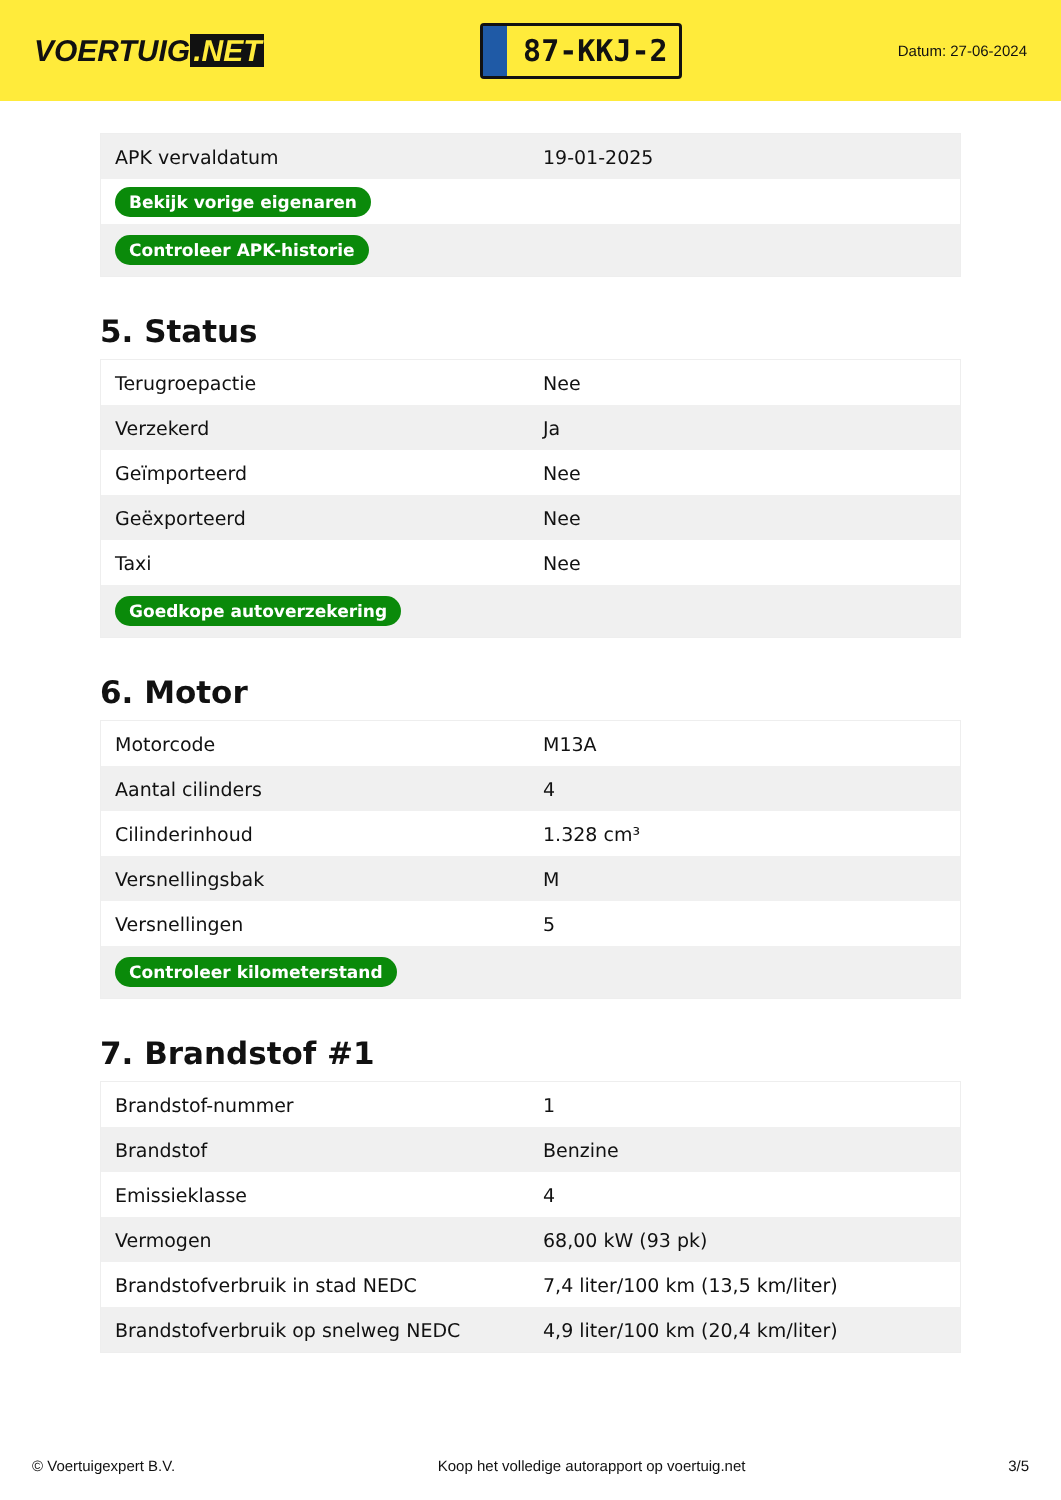VOERTUIG.NET
87-KKJ-2
Datum: 27-06-2024
| APK vervaldatum | 19-01-2025 |
| Bekijk vorige eigenaren | |
| Controleer APK-historie | |
5. Status
| Terugroepactie | Nee |
| Verzekerd | Ja |
| Geïmporteerd | Nee |
| Geëxporteerd | Nee |
| Taxi | Nee |
| Goedkope autoverzekering | |
6. Motor
| Motorcode | M13A |
| Aantal cilinders | 4 |
| Cilinderinhoud | 1.328 cm³ |
| Versnellingsbak | M |
| Versnellingen | 5 |
| Controleer kilometerstand | |
7. Brandstof #1
| Brandstof-nummer | 1 |
| Brandstof | Benzine |
| Emissieklasse | 4 |
| Vermogen | 68,00 kW (93 pk) |
| Brandstofverbruik in stad NEDC | 7,4 liter/100 km (13,5 km/liter) |
| Brandstofverbruik op snelweg NEDC | 4,9 liter/100 km (20,4 km/liter) |
© Voertuigexpert B.V. Koop het volledige autorapport op voertuig.net 3/5